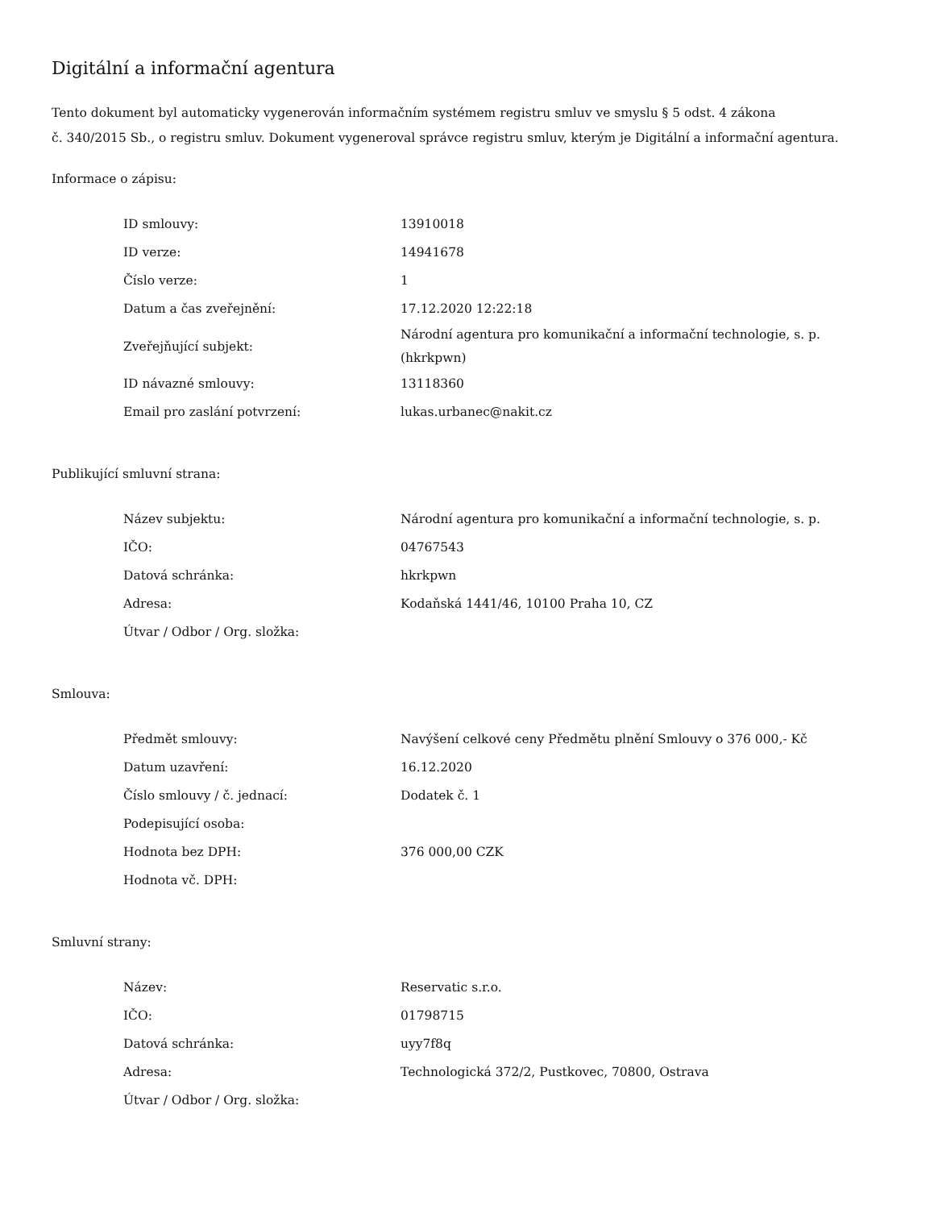Digitální a informační agentura
Tento dokument byl automaticky vygenerován informačním systémem registru smluv ve smyslu § 5 odst. 4 zákona
č. 340/2015 Sb., o registru smluv. Dokument vygeneroval správce registru smluv, kterým je Digitální a informační agentura.
Informace o zápisu:
| ID smlouvy: | 13910018 |
| ID verze: | 14941678 |
| Číslo verze: | 1 |
| Datum a čas zveřejnění: | 17.12.2020 12:22:18 |
| Zveřejňující subjekt: | Národní agentura pro komunikační a informační technologie, s. p. (hkrkpwn) |
| ID návazné smlouvy: | 13118360 |
| Email pro zaslání potvrzení: | lukas.urbanec@nakit.cz |
Publikující smluvní strana:
| Název subjektu: | Národní agentura pro komunikační a informační technologie, s. p. |
| IČO: | 04767543 |
| Datová schránka: | hkrkpwn |
| Adresa: | Kodaňská 1441/46, 10100 Praha 10, CZ |
| Útvar / Odbor / Org. složka: | |
Smlouva:
| Předmět smlouvy: | Navýšení celkové ceny Předmětu plnění Smlouvy o 376 000,- Kč |
| Datum uzavření: | 16.12.2020 |
| Číslo smlouvy / č. jednací: | Dodatek č. 1 |
| Podepisující osoba: | |
| Hodnota bez DPH: | 376 000,00 CZK |
| Hodnota vč. DPH: | |
Smluvní strany:
| Název: | Reservatic s.r.o. |
| IČO: | 01798715 |
| Datová schránka: | uyy7f8q |
| Adresa: | Technologická 372/2, Pustkovec, 70800, Ostrava |
| Útvar / Odbor / Org. složka: | |